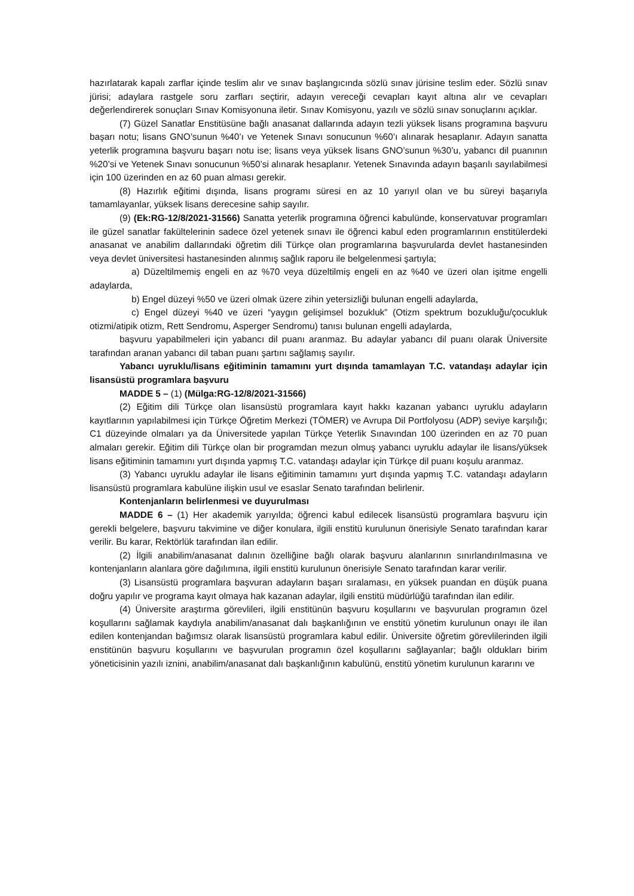hazırlatarak kapalı zarflar içinde teslim alır ve sınav başlangıcında sözlü sınav jürisine teslim eder. Sözlü sınav jürisi; adaylara rastgele soru zarfları seçtirir, adayın vereceği cevapları kayıt altına alır ve cevapları değerlendirerek sonuçları Sınav Komisyonuna iletir. Sınav Komisyonu, yazılı ve sözlü sınav sonuçlarını açıklar.
(7) Güzel Sanatlar Enstitüsüne bağlı anasanat dallarında adayın tezli yüksek lisans programına başvuru başarı notu; lisans GNO’sunun %40’ı ve Yetenek Sınavı sonucunun %60’ı alınarak hesaplanır. Adayın sanatta yeterlik programına başvuru başarı notu ise; lisans veya yüksek lisans GNO’sunun %30’u, yabancı dil puanının %20’si ve Yetenek Sınavı sonucunun %50’si alınarak hesaplanır. Yetenek Sınavında adayın başarılı sayılabilmesi için 100 üzerinden en az 60 puan alması gerekir.
(8) Hazırlık eğitimi dışında, lisans programı süresi en az 10 yarıyıl olan ve bu süreyi başarıyla tamamlayanlar, yüksek lisans derecesine sahip sayılır.
(9) (Ek:RG-12/8/2021-31566) Sanatta yeterlik programına öğrenci kabulünde, konservatuvar programları ile güzel sanatlar fakültelerinin sadece özel yetenek sınavı ile öğrenci kabul eden programlarının enstitülerdeki anasanat ve anabilim dallarındaki öğretim dili Türkçe olan programlarına başvurularda devlet hastanesinden veya devlet üniversitesi hastanesinden alınmış sağlık raporu ile belgelenmesi şartıyla;
a) Düzeltilmemiş engeli en az %70 veya düzeltilmiş engeli en az %40 ve üzeri olan işitme engelli adaylarda,
b) Engel düzeyi %50 ve üzeri olmak üzere zihin yetersizliği bulunan engelli adaylarda,
c) Engel düzeyi %40 ve üzeri “yaygın gelişimsel bozukluk” (Otizm spektrum bozukluğu/çocukluk otizmi/atipik otizm, Rett Sendromu, Asperger Sendromu) tanısı bulunan engelli adaylarda,
başvuru yapabilmeleri için yabancı dil puanı aranmaz. Bu adaylar yabancı dil puanı olarak Üniversite tarafından aranan yabancı dil taban puanı şartını sağlamış sayılır.
Yabancı uyruklu/lisans eğitiminin tamamını yurt dışında tamamlayan T.C. vatandaşı adaylar için lisansüstü programlara başvuru
MADDE 5 – (1) (Mülga:RG-12/8/2021-31566)
(2) Eğitim dili Türkçe olan lisansüstü programlara kayıt hakkı kazanan yabancı uyruklu adayların kayıtlarının yapılabilmesi için Türkçe Öğretim Merkezi (TÖMER) ve Avrupa Dil Portfolyosu (ADP) seviye karşılığı; C1 düzeyinde olmaları ya da Üniversitede yapılan Türkçe Yeterlik Sınavından 100 üzerinden en az 70 puan almaları gerekir. Eğitim dili Türkçe olan bir programdan mezun olmuş yabancı uyruklu adaylar ile lisans/yüksek lisans eğitiminin tamamını yurt dışında yapmış T.C. vatandaşı adaylar için Türkçe dil puanı koşulu aranmaz.
(3) Yabancı uyruklu adaylar ile lisans eğitiminin tamamını yurt dışında yapmış T.C. vatandaşı adayların lisansüstü programlara kabulüne ilişkin usul ve esaslar Senato tarafından belirlenir.
Kontenjanların belirlenmesi ve duyurulması
MADDE 6 – (1) Her akademik yarıyılda; öğrenci kabul edilecek lisansüstü programlara başvuru için gerekli belgelere, başvuru takvimine ve diğer konulara, ilgili enstitü kurulunun önerisiyle Senato tarafından karar verilir. Bu karar, Rektörlük tarafından ilan edilir.
(2) İlgili anabilim/anasanat dalının özelliğine bağlı olarak başvuru alanlarının sınırlandırılmasına ve kontenjanların alanlara göre dağılımına, ilgili enstitü kurulunun önerisiyle Senato tarafından karar verilir.
(3) Lisansüstü programlara başvuran adayların başarı sıralaması, en yüksek puandan en düşük puana doğru yapılır ve programa kayıt olmaya hak kazanan adaylar, ilgili enstitü müdürlüğü tarafından ilan edilir.
(4) Üniversite araştırma görevlileri, ilgili enstitünün başvuru koşullarını ve başvurulan programın özel koşullarını sağlamak kaydıyla anabilim/anasanat dalı başkanlığının ve enstitü yönetim kurulunun onayı ile ilan edilen kontenjandan bağımsız olarak lisansüstü programlara kabul edilir. Üniversite öğretim görevlilerinden ilgili enstitünün başvuru koşullarını ve başvurulan programın özel koşullarını sağlayanlar; bağlı oldukları birim yöneticisinin yazılı iznini, anabilim/anasanat dalı başkanlığının kabulünü, enstitü yönetim kurulunun kararını ve